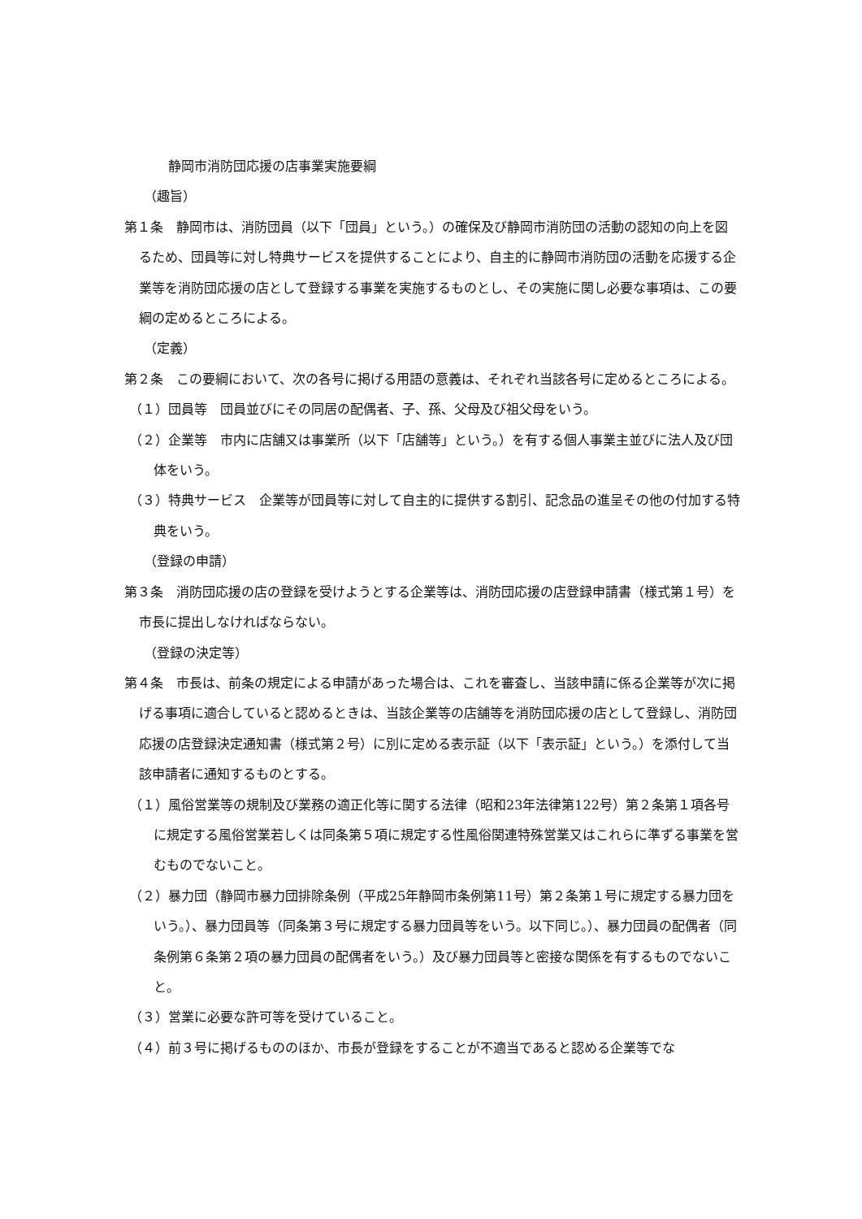静岡市消防団応援の店事業実施要綱
（趣旨）
第１条　静岡市は、消防団員（以下「団員」という。）の確保及び静岡市消防団の活動の認知の向上を図るため、団員等に対し特典サービスを提供することにより、自主的に静岡市消防団の活動を応援する企業等を消防団応援の店として登録する事業を実施するものとし、その実施に関し必要な事項は、この要綱の定めるところによる。
（定義）
第２条　この要綱において、次の各号に掲げる用語の意義は、それぞれ当該各号に定めるところによる。
（１）団員等　団員並びにその同居の配偶者、子、孫、父母及び祖父母をいう。
（２）企業等　市内に店舗又は事業所（以下「店舗等」という。）を有する個人事業主並びに法人及び団体をいう。
（３）特典サービス　企業等が団員等に対して自主的に提供する割引、記念品の進呈その他の付加する特典をいう。
（登録の申請）
第３条　消防団応援の店の登録を受けようとする企業等は、消防団応援の店登録申請書（様式第１号）を市長に提出しなければならない。
（登録の決定等）
第４条　市長は、前条の規定による申請があった場合は、これを審査し、当該申請に係る企業等が次に掲げる事項に適合していると認めるときは、当該企業等の店舗等を消防団応援の店として登録し、消防団応援の店登録決定通知書（様式第２号）に別に定める表示証（以下「表示証」という。）を添付して当該申請者に通知するものとする。
（１）風俗営業等の規制及び業務の適正化等に関する法律（昭和23年法律第122号）第２条第１項各号に規定する風俗営業若しくは同条第５項に規定する性風俗関連特殊営業又はこれらに準ずる事業を営むものでないこと。
（２）暴力団（静岡市暴力団排除条例（平成25年静岡市条例第11号）第２条第１号に規定する暴力団をいう。）、暴力団員等（同条第３号に規定する暴力団員等をいう。以下同じ。）、暴力団員の配偶者（同条例第６条第２項の暴力団員の配偶者をいう。）及び暴力団員等と密接な関係を有するものでないこと。
（３）営業に必要な許可等を受けていること。
（４）前３号に掲げるもののほか、市長が登録をすることが不適当であると認める企業等でな